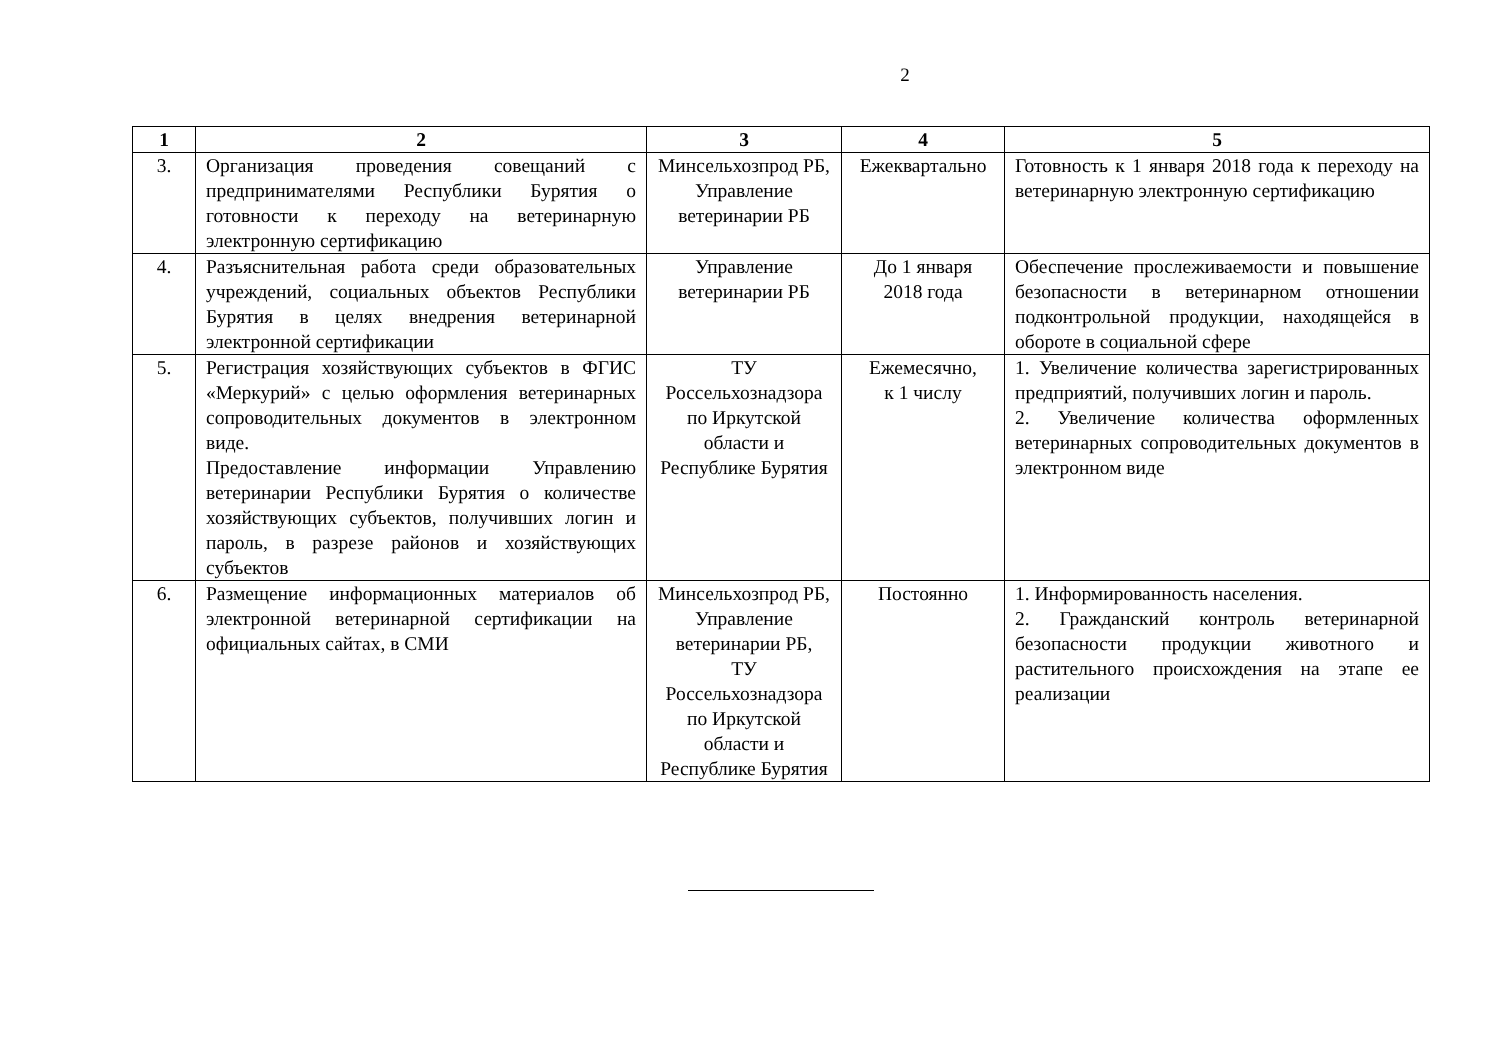2
| 1 | 2 | 3 | 4 | 5 |
| --- | --- | --- | --- | --- |
| 3. | Организация проведения совещаний с предпринимателями Республики Бурятия о готовности к переходу на ветеринарную электронную сертификацию | Минсельхозпрод РБ, Управление ветеринарии РБ | Ежеквартально | Готовность к 1 января 2018 года к переходу на ветеринарную электронную сертификацию |
| 4. | Разъяснительная работа среди образовательных учреждений, социальных объектов Республики Бурятия в целях внедрения ветеринарной электронной сертификации | Управление ветеринарии РБ | До 1 января 2018 года | Обеспечение прослеживаемости и повышение безопасности в ветеринарном отношении подконтрольной продукции, находящейся в обороте в социальной сфере |
| 5. | Регистрация хозяйствующих субъектов в ФГИС «Меркурий» с целью оформления ветеринарных сопроводительных документов в электронном виде. Предоставление информации Управлению ветеринарии Республики Бурятия о количестве хозяйствующих субъектов, получивших логин и пароль, в разрезе районов и хозяйствующих субъектов | ТУ Россельхознадзора по Иркутской области и Республике Бурятия | Ежемесячно, к 1 числу | 1. Увеличение количества зарегистрированных предприятий, получивших логин и пароль. 2. Увеличение количества оформленных ветеринарных сопроводительных документов в электронном виде |
| 6. | Размещение информационных материалов об электронной ветеринарной сертификации на официальных сайтах, в СМИ | Минсельхозпрод РБ, Управление ветеринарии РБ, ТУ Россельхознадзора по Иркутской области и Республике Бурятия | Постоянно | 1. Информированность населения. 2. Гражданский контроль ветеринарной безопасности продукции животного и растительного происхождения на этапе ее реализации |